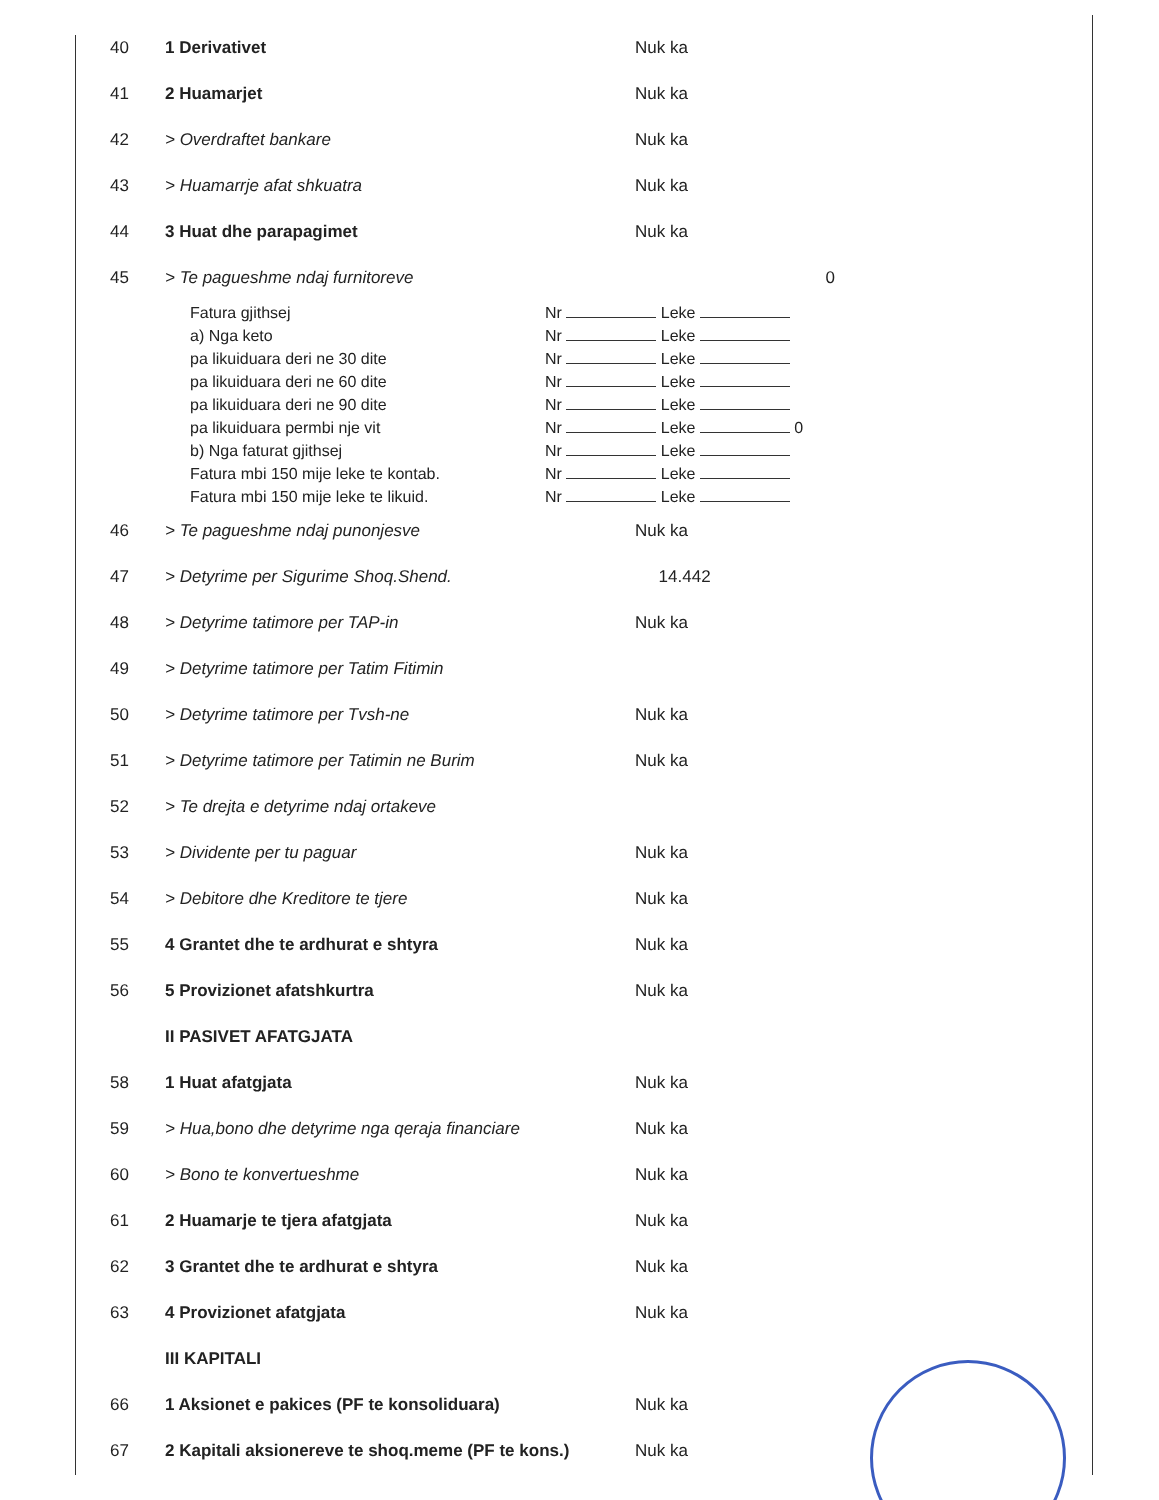| 40 | 1 Derivativet | Nuk ka |
| 41 | 2 Huamarjet | Nuk ka |
| 42 | > Overdraftet bankare | Nuk ka |
| 43 | > Huamarrje afat shkuatra | Nuk ka |
| 44 | 3 Huat dhe parapagimet | Nuk ka |
| 45 | > Te pagueshme ndaj furnitoreve | 0 |
| / Fatura gjithsej / Nr Leke / / a) Nga keto / Nr Leke / / pa likuiduara deri ne 30 dite / Nr Leke / / pa likuiduara deri ne 60 dite / Nr Leke / / pa likuiduara deri ne 90 dite / Nr Leke / / pa likuiduara permbi nje vit / Nr Leke 0 / / b) Nga faturat gjithsej / Nr Leke / / Fatura mbi 150 mije leke te kontab. / Nr Leke / / Fatura mbi 150 mije leke te likuid. / Nr Leke / | | |
| 46 | > Te pagueshme ndaj punonjesve | Nuk ka |
| 47 | > Detyrime per Sigurime Shoq.Shend. | 14.442 |
| 48 | > Detyrime tatimore per TAP-in | Nuk ka |
| 49 | > Detyrime tatimore per Tatim Fitimin | |
| 50 | > Detyrime tatimore per Tvsh-ne | Nuk ka |
| 51 | > Detyrime tatimore per Tatimin ne Burim | Nuk ka |
| 52 | > Te drejta e detyrime ndaj ortakeve | |
| 53 | > Dividente per tu paguar | Nuk ka |
| 54 | > Debitore dhe Kreditore te tjere | Nuk ka |
| 55 | 4 Grantet dhe te ardhurat e shtyra | Nuk ka |
| 56 | 5 Provizionet afatshkurtra | Nuk ka |
| | II PASIVET AFATGJATA | |
| 58 | 1 Huat afatgjata | Nuk ka |
| 59 | > Hua,bono dhe detyrime nga qeraja financiare | Nuk ka |
| 60 | > Bono te konvertueshme | Nuk ka |
| 61 | 2 Huamarje te tjera afatgjata | Nuk ka |
| 62 | 3 Grantet dhe te ardhurat e shtyra | Nuk ka |
| 63 | 4 Provizionet afatgjata | Nuk ka |
| | III KAPITALI | |
| 66 | 1 Aksionet e pakices (PF te konsoliduara) | Nuk ka |
| 67 | 2 Kapitali aksionereve te shoq.meme (PF te kons.) | Nuk ka |